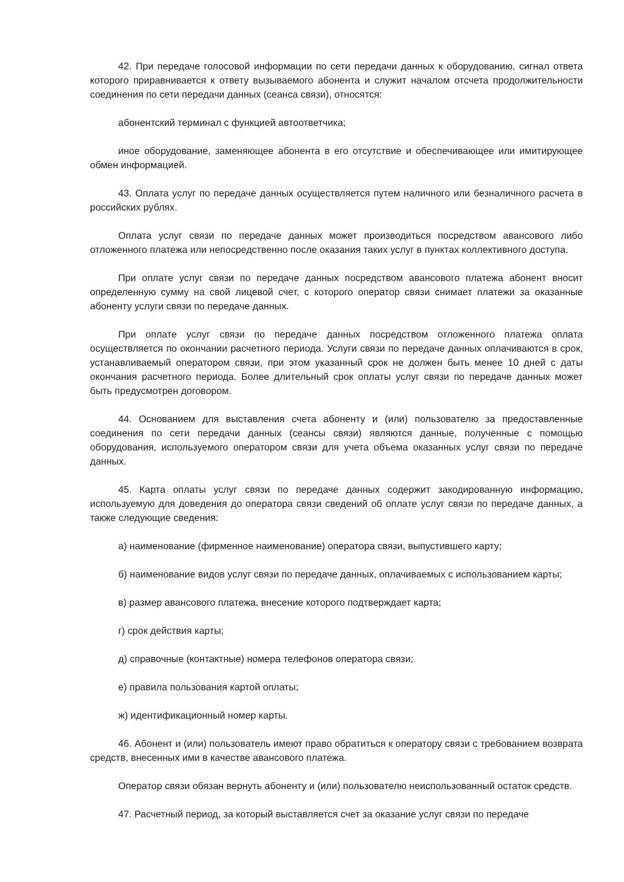42. При передаче голосовой информации по сети передачи данных к оборудованию, сигнал ответа которого приравнивается к ответу вызываемого абонента и служит началом отсчета продолжительности соединения по сети передачи данных (сеанса связи), относятся:
абонентский терминал с функцией автоответчика;
иное оборудование, заменяющее абонента в его отсутствие и обеспечивающее или имитирующее обмен информацией.
43. Оплата услуг по передаче данных осуществляется путем наличного или безналичного расчета в российских рублях.
Оплата услуг связи по передаче данных может производиться посредством авансового либо отложенного платежа или непосредственно после оказания таких услуг в пунктах коллективного доступа.
При оплате услуг связи по передаче данных посредством авансового платежа абонент вносит определенную сумму на свой лицевой счет, с которого оператор связи снимает платежи за оказанные абоненту услуги связи по передаче данных.
При оплате услуг связи по передаче данных посредством отложенного платежа оплата осуществляется по окончании расчетного периода. Услуги связи по передаче данных оплачиваются в срок, устанавливаемый оператором связи, при этом указанный срок не должен быть менее 10 дней с даты окончания расчетного периода. Более длительный срок оплаты услуг связи по передаче данных может быть предусмотрен договором.
44. Основанием для выставления счета абоненту и (или) пользователю за предоставленные соединения по сети передачи данных (сеансы связи) являются данные, полученные с помощью оборудования, используемого оператором связи для учета объема оказанных услуг связи по передаче данных.
45. Карта оплаты услуг связи по передаче данных содержит закодированную информацию, используемую для доведения до оператора связи сведений об оплате услуг связи по передаче данных, а также следующие сведения:
а) наименование (фирменное наименование) оператора связи, выпустившего карту;
б) наименование видов услуг связи по передаче данных, оплачиваемых с использованием карты;
в) размер авансового платежа, внесение которого подтверждает карта;
г) срок действия карты;
д) справочные (контактные) номера телефонов оператора связи;
е) правила пользования картой оплаты;
ж) идентификационный номер карты.
46. Абонент и (или) пользователь имеют право обратиться к оператору связи с требованием возврата средств, внесенных ими в качестве авансового платежа.
Оператор связи обязан вернуть абоненту и (или) пользователю неиспользованный остаток средств.
47. Расчетный период, за который выставляется счет за оказание услуг связи по передаче